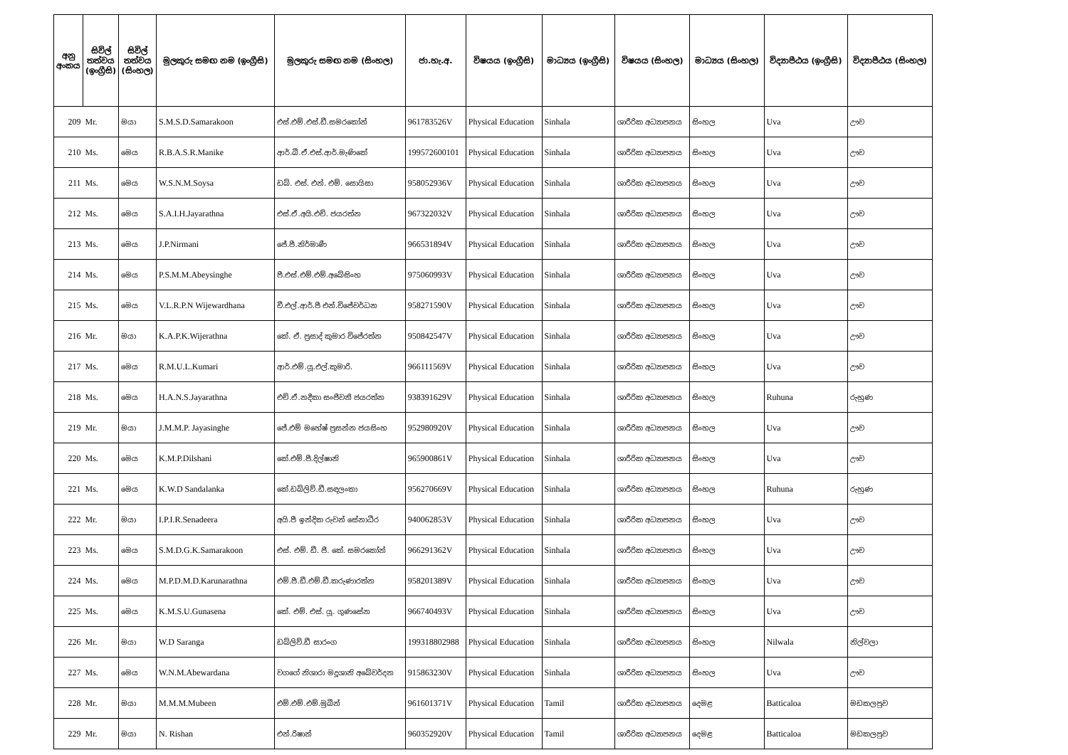| අනු අංකය | සිවිල් තත්වය (ඉංග්‍රීසි) | සිවිල් තත්වය (සිංහල) | මුලකුරු සමඟ නම (ඉංග්‍රීසි) | මුලකුරු සමඟ නම (සිංහල) | ජා.හැ.අ. | විෂයය (ඉංග්‍රීසි) | මාධ්‍යය (ඉංග්‍රීසි) | විෂයය (සිංහල) | මාධ්‍යය (සිංහල) | විද්‍යාපීඨය (ඉංග්‍රීසි) | විද්‍යාපීඨය (සිංහල) |
| --- | --- | --- | --- | --- | --- | --- | --- | --- | --- | --- | --- |
| 209 | Mr. | මයා | S.M.S.D.Samarakoon | එස්.එම්.එස්.ඩී.සමරකෝන් | 961783526V | Physical Education | Sinhala | ශාරීරික අධ්‍යාපනය | සිංහල | Uva | ඌව |
| 210 | Ms. | මෙය | R.B.A.S.R.Manike | ආර්.බී.ඒ.එස්.ආර්.මැණිකේ | 199572600101 | Physical Education | Sinhala | ශාරීරික අධ්‍යාපනය | සිංහල | Uva | ඌව |
| 211 | Ms. | මෙය | W.S.N.M.Soysa | ඩබ්. එස්. එන්. එම්. සොයිසා | 958052936V | Physical Education | Sinhala | ශාරීරික අධ්‍යාපනය | සිංහල | Uva | ඌව |
| 212 | Ms. | මෙය | S.A.I.H.Jayarathna | එස්.ඒ.අයි.එච්. ජයරත්න | 967322032V | Physical Education | Sinhala | ශාරීරික අධ්‍යාපනය | සිංහල | Uva | ඌව |
| 213 | Ms. | මෙය | J.P.Nirmani | ජේ.පී.නිර්මාණී | 966531894V | Physical Education | Sinhala | ශාරීරික අධ්‍යාපනය | සිංහල | Uva | ඌව |
| 214 | Ms. | මෙය | P.S.M.M.Abeysinghe | පී.එස්.එම්.එම්.අබේසිංහ | 975060993V | Physical Education | Sinhala | ශාරීරික අධ්‍යාපනය | සිංහල | Uva | ඌව |
| 215 | Ms. | මෙය | V.L.R.P.N Wijewardhana | වී.එල්.ආර්.පී එන්.විජේවර්ධන | 958271590V | Physical Education | Sinhala | ශාරීරික අධ්‍යාපනය | සිංහල | Uva | ඌව |
| 216 | Mr. | මයා | K.A.P.K.Wijerathna | කේ. ඒ. ප්‍රසාද් කුමාර විජේරත්න | 950842547V | Physical Education | Sinhala | ශාරීරික අධ්‍යාපනය | සිංහල | Uva | ඌව |
| 217 | Ms. | මෙය | R.M.U.L.Kumari | ආර්.එම්.යූ.එල්.කුමාරි. | 966111569V | Physical Education | Sinhala | ශාරීරික අධ්‍යාපනය | සිංහල | Uva | ඌව |
| 218 | Ms. | මෙය | H.A.N.S.Jayarathna | එච්.ඒ.නදීකා සංජීවනී ජයරත්න | 938391629V | Physical Education | Sinhala | ශාරීරික අධ්‍යාපනය | සිංහල | Ruhuna | රුහුණ |
| 219 | Mr. | මයා | J.M.M.P. Jayasinghe | ජේ.එම් මහේෂ් ප්‍රසන්න ජයසිංහ | 952980920V | Physical Education | Sinhala | ශාරීරික අධ්‍යාපනය | සිංහල | Uva | ඌව |
| 220 | Ms. | මෙය | K.M.P.Dilshani | කේ.එම්.පී.දිල්ෂානි | 965900861V | Physical Education | Sinhala | ශාරීරික අධ්‍යාපනය | සිංහල | Uva | ඌව |
| 221 | Ms. | මෙය | K.W.D Sandalanka | කේ.ඩබ්ලිව්.ඩී.සඳලංකා | 956270669V | Physical Education | Sinhala | ශාරීරික අධ්‍යාපනය | සිංහල | Ruhuna | රුහුණ |
| 222 | Mr. | මයා | I.P.I.R.Senadeera | අයි.පී ඉන්දික රුවන් සේනාධීර | 940062853V | Physical Education | Sinhala | ශාරීරික අධ්‍යාපනය | සිංහල | Uva | ඌව |
| 223 | Ms. | මෙය | S.M.D.G.K.Samarakoon | එස්. එම්. ඩී. ජී. කේ. සමරකෝන් | 966291362V | Physical Education | Sinhala | ශාරීරික අධ්‍යාපනය | සිංහල | Uva | ඌව |
| 224 | Ms. | මෙය | M.P.D.M.D.Karunarathna | එම්.පී.ඩී.එම්.ඩී.කරුණාරත්න | 958201389V | Physical Education | Sinhala | ශාරීරික අධ්‍යාපනය | සිංහල | Uva | ඌව |
| 225 | Ms. | මෙය | K.M.S.U.Gunasena | කේ. එම්. එස්. යූ. ගුණසේන | 966740493V | Physical Education | Sinhala | ශාරීරික අධ්‍යාපනය | සිංහල | Uva | ඌව |
| 226 | Mr. | මයා | W.D Saranga | ඩබ්ලිව්.ඩී සාරංග | 199318802988 | Physical Education | Sinhala | ශාරීරික අධ්‍යාපනය | සිංහල | Nilwala | නිල්වලා |
| 227 | Ms. | මෙය | W.N.M.Abewardana | වගගේ නිශාරා මදූශානි අබේවර්දන | 915863230V | Physical Education | Sinhala | ශාරීරික අධ්‍යාපනය | සිංහල | Uva | ඌව |
| 228 | Mr. | මයා | M.M.M.Mubeen | එම්.එම්.එම්.මුබීන් | 961601371V | Physical Education | Tamil | ශාරීරික අධ්‍යාපනය | දෙමළ | Batticaloa | මඩකලපුව |
| 229 | Mr. | මයා | N. Rishan | එන්.රිෂාන් | 960352920V | Physical Education | Tamil | ශාරීරික අධ්‍යාපනය | දෙමළ | Batticaloa | මඩකලපුව |